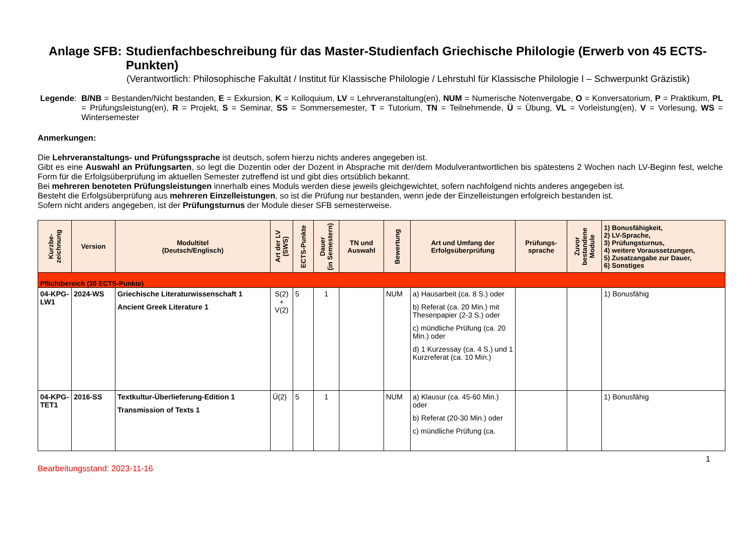Anlage SFB: Studienfachbeschreibung für das Master-Studienfach Griechische Philologie (Erwerb von 45 ECTS-Punkten)
(Verantwortlich: Philosophische Fakultät / Institut für Klassische Philologie / Lehrstuhl für Klassische Philologie I – Schwerpunkt Gräzistik)
Legende: B/NB = Bestanden/Nicht bestanden, E = Exkursion, K = Kolloquium, LV = Lehrveranstaltung(en), NUM = Numerische Notenvergabe, O = Konversatorium, P = Praktikum, PL = Prüfungsleistung(en), R = Projekt, S = Seminar, SS = Sommersemester, T = Tutorium, TN = Teilnehmende, Ü = Übung, VL = Vorleistung(en), V = Vorlesung, WS = Wintersemester
Anmerkungen:
Die Lehrveranstaltungs- und Prüfungssprache ist deutsch, sofern hierzu nichts anderes angegeben ist.
Gibt es eine Auswahl an Prüfungsarten, so legt die Dozentin oder der Dozent in Absprache mit der/dem Modulverantwortlichen bis spätestens 2 Wochen nach LV-Beginn fest, welche Form für die Erfolgsüberprüfung im aktuellen Semester zutreffend ist und gibt dies ortsüblich bekannt.
Bei mehreren benoteten Prüfungsleistungen innerhalb eines Moduls werden diese jeweils gleichgewichtet, sofern nachfolgend nichts anderes angegeben ist.
Besteht die Erfolgsüberprüfung aus mehreren Einzelleistungen, so ist die Prüfung nur bestanden, wenn jede der Einzelleistungen erfolgreich bestanden ist.
Sofern nicht anders angegeben, ist der Prüfungsturnus der Module dieser SFB semesterweise.
| Kurzbe- zeichnung | Version | Modultitel (Deutsch/Englisch) | Art der LV (SWS) | ECTS-Punkte | Dauer (in Semestern) | TN und Auswahl | Bewertung | Art und Umfang der Erfolgsüberprüfung | Prüfungs- sprache | Zuvor bestandene Module | 1) Bonusfähigkeit, 2) LV-Sprache, 3) Prüfungsturnus, 4) weitere Voraussetzungen, 5) Zusatzangabe zur Dauer, 6) Sonstiges |
| --- | --- | --- | --- | --- | --- | --- | --- | --- | --- | --- | --- |
| Pflichtbereich (30 ECTS-Punkte) | | | | | | | | | | | |
| 04-KPG-LW1 | 2024-WS | Griechische Literaturwissenschaft 1 Ancient Greek Literature 1 | S(2) + V(2) | 5 | 1 | | NUM | a) Hausarbeit (ca. 8 S.) oder b) Referat (ca. 20 Min.) mit Thesenpapier (2-3 S.) oder c) mündliche Prüfung (ca. 20 Min.) oder d) 1 Kurzessay (ca. 4 S.) und 1 Kurzreferat (ca. 10 Min.) | | | 1) Bonusfähig |
| 04-KPG-TET1 | 2016-SS | Textkultur-Überlieferung-Edition 1 Transmission of Texts 1 | Ü(2) | 5 | 1 | | NUM | a) Klausur (ca. 45-60 Min.) oder b) Referat (20-30 Min.) oder c) mündliche Prüfung (ca. | | | 1) Bonusfähig |
1
Bearbeitungsstand: 2023-11-16